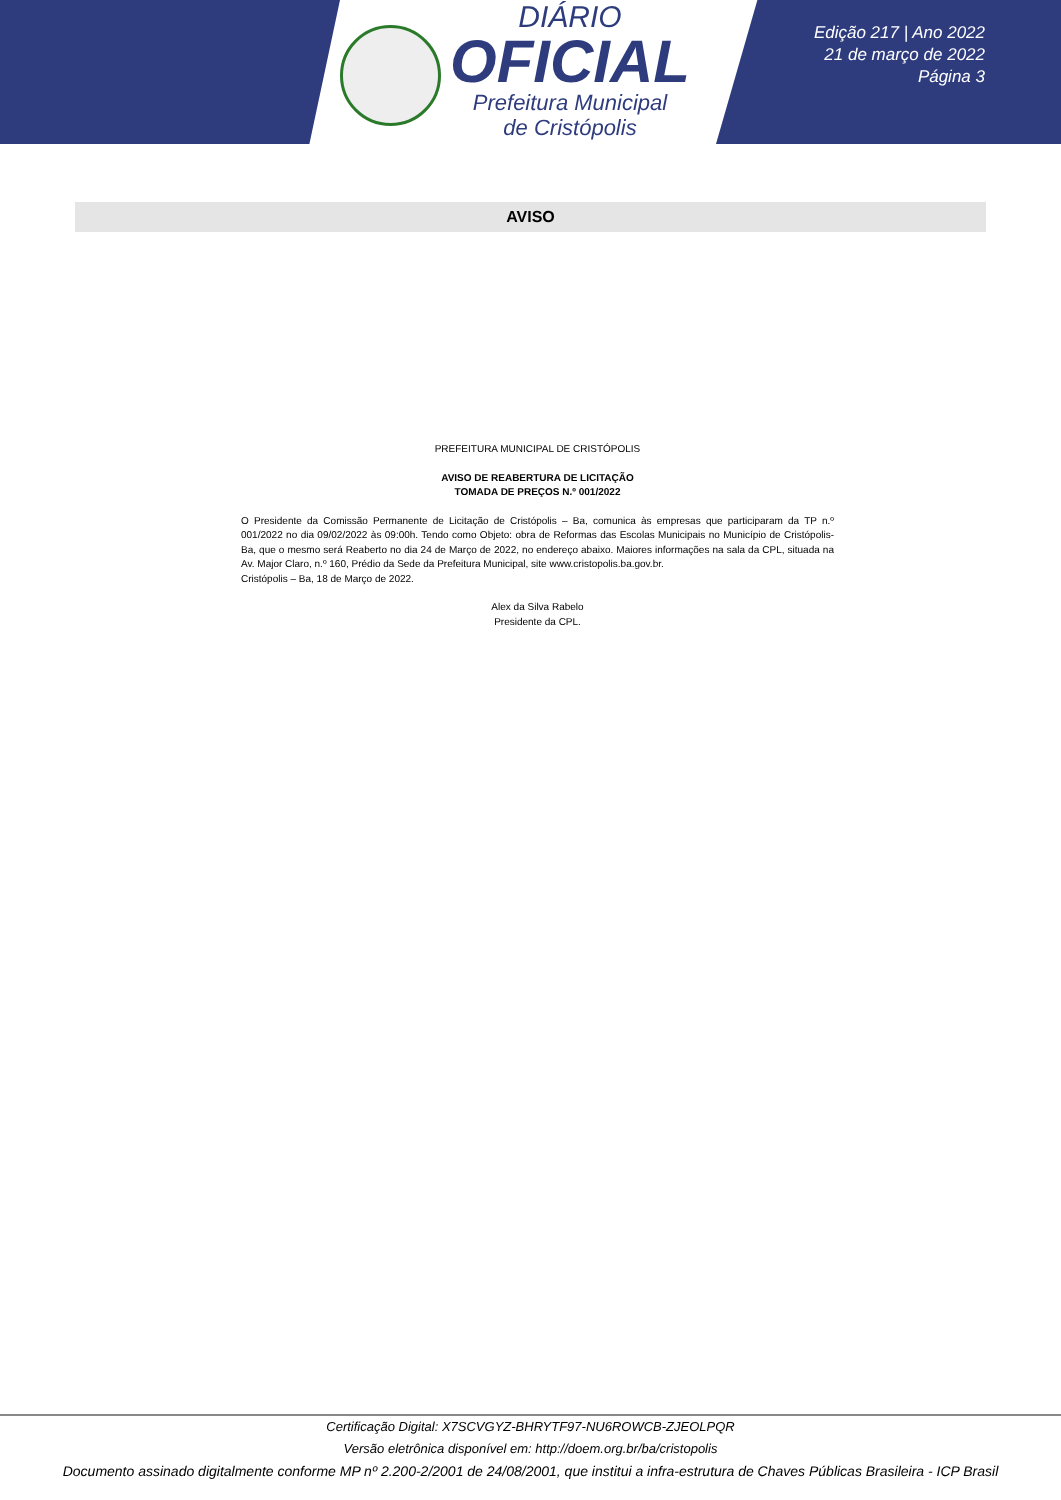DIÁRIO
OFICIAL
Prefeitura Municipal
de Cristópolis
Edição 217 | Ano 2022
21 de março de 2022
Página 3
AVISO
PREFEITURA MUNICIPAL DE CRISTÓPOLIS
AVISO DE REABERTURA DE LICITAÇÃO
TOMADA DE PREÇOS N.º 001/2022
O Presidente da Comissão Permanente de Licitação de Cristópolis – Ba, comunica às empresas que participaram da TP n.º 001/2022 no dia 09/02/2022 às 09:00h. Tendo como Objeto: obra de Reformas das Escolas Municipais no Município de Cristópolis-Ba, que o mesmo será Reaberto no dia 24 de Março de 2022, no endereço abaixo. Maiores informações na sala da CPL, situada na Av. Major Claro, n.º 160, Prédio da Sede da Prefeitura Municipal, site www.cristopolis.ba.gov.br.
Cristópolis – Ba, 18 de Março de 2022.
Alex da Silva Rabelo
Presidente da CPL.
Certificação Digital: X7SCVGYZ-BHRYTF97-NU6ROWCB-ZJEOLPQR
Versão eletrônica disponível em: http://doem.org.br/ba/cristopolis
Documento assinado digitalmente conforme MP nº 2.200-2/2001 de 24/08/2001, que institui a infra-estrutura de Chaves Públicas Brasileira - ICP Brasil